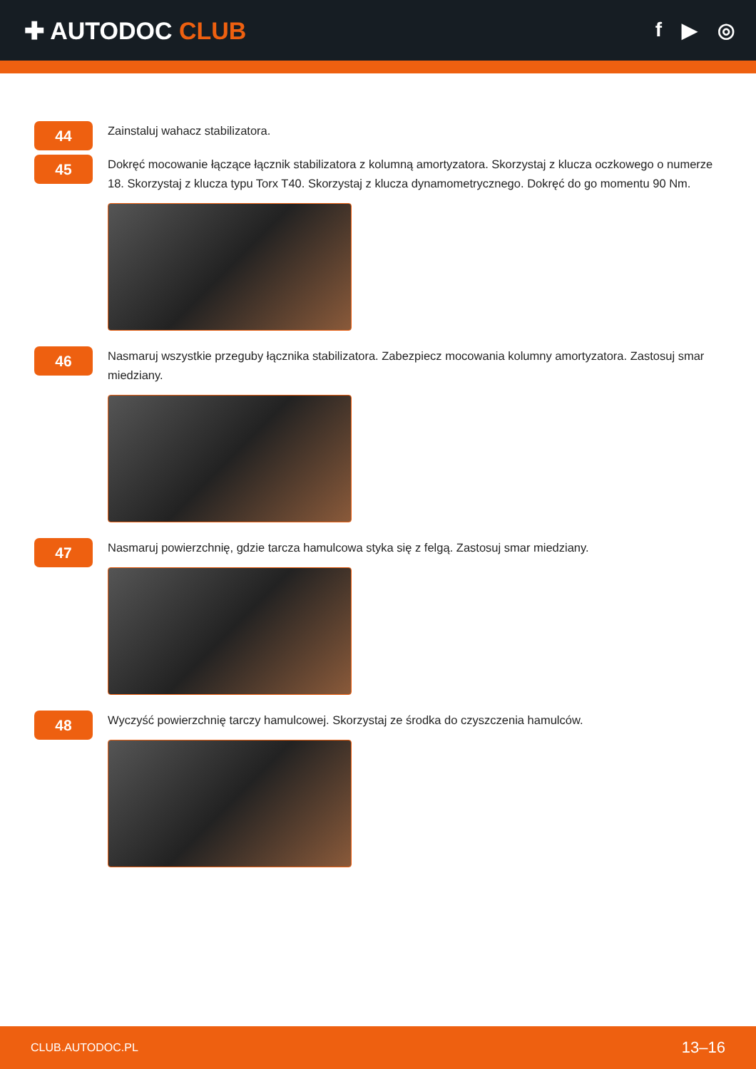✚ AUTODOC CLUB
f ▶ ◎
44
Zainstaluj wahacz stabilizatora.
45
Dokręć mocowanie łączące łącznik stabilizatora z kolumną amortyzatora. Skorzystaj z klucza oczkowego o numerze 18. Skorzystaj z klucza typu Torx T40. Skorzystaj z klucza dynamometrycznego. Dokręć do go momentu 90 Nm.
46
Nasmaruj wszystkie przeguby łącznika stabilizatora. Zabezpiecz mocowania kolumny amortyzatora. Zastosuj smar miedziany.
47
Nasmaruj powierzchnię, gdzie tarcza hamulcowa styka się z felgą. Zastosuj smar miedziany.
48
Wyczyść powierzchnię tarczy hamulcowej. Skorzystaj ze środka do czyszczenia hamulców.
CLUB.AUTODOC.PL 13–16